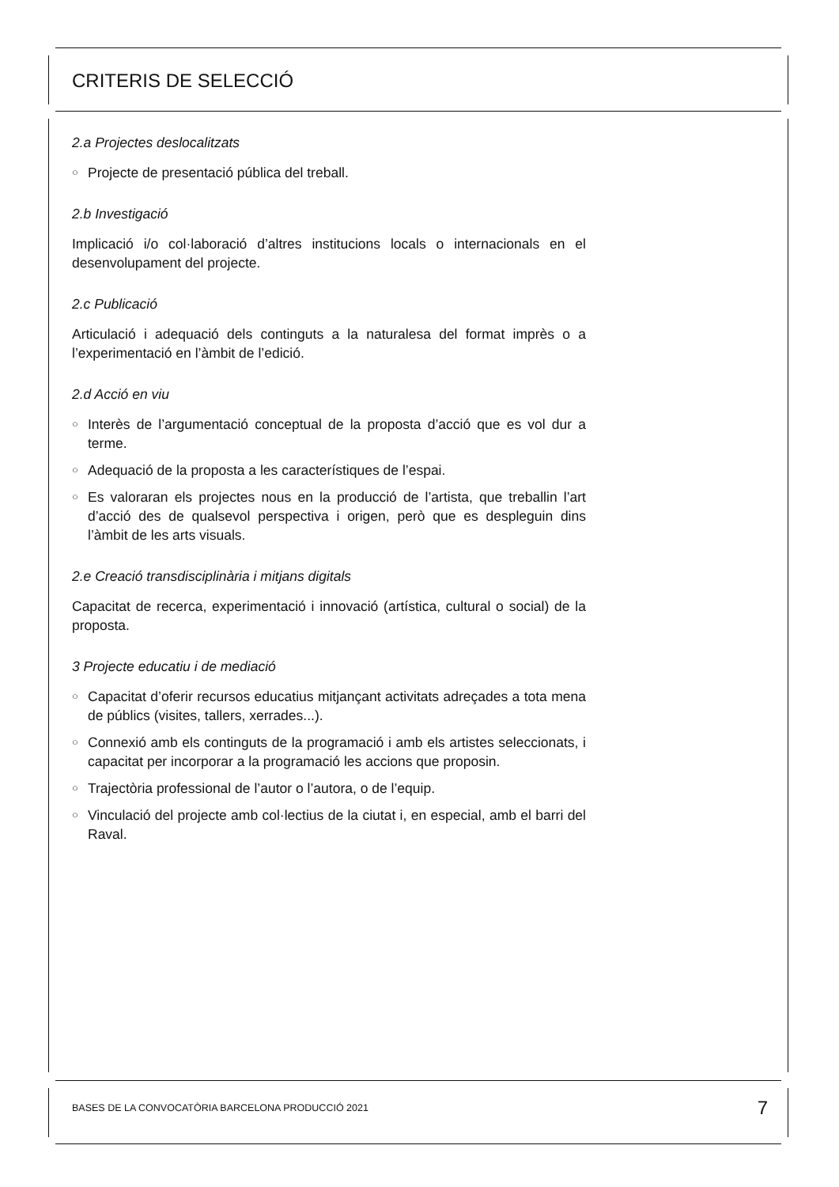CRITERIS DE SELECCIÓ
2.a Projectes deslocalitzats
○ Projecte de presentació pública del treball.
2.b Investigació
Implicació i/o col·laboració d’altres institucions locals o internacionals en el desenvolupament del projecte.
2.c Publicació
Articulació i adequació dels continguts a la naturalesa del format imprès o a l’experimentació en l’àmbit de l’edició.
2.d Acció en viu
○ Interès de l’argumentació conceptual de la proposta d’acció que es vol dur a terme.
○ Adequació de la proposta a les característiques de l’espai.
○ Es valoraran els projectes nous en la producció de l’artista, que treballin l’art d’acció des de qualsevol perspectiva i origen, però que es despleguin dins l’àmbit de les arts visuals.
2.e Creació transdisciplinària i mitjans digitals
Capacitat de recerca, experimentació i innovació (artística, cultural o social) de la proposta.
3 Projecte educatiu i de mediació
○ Capacitat d’oferir recursos educatius mitjançant activitats adreçades a tota mena de públics (visites, tallers, xerrades...).
○ Connexió amb els continguts de la programació i amb els artistes seleccionats, i capacitat per incorporar a la programació les accions que proposin.
○ Trajectòria professional de l’autor o l’autora, o de l’equip.
○ Vinculació del projecte amb col·lectius de la ciutat i, en especial, amb el barri del Raval.
BASES DE LA CONVOCATÒRIA BARCELONA PRODUCCIÓ 2021 7